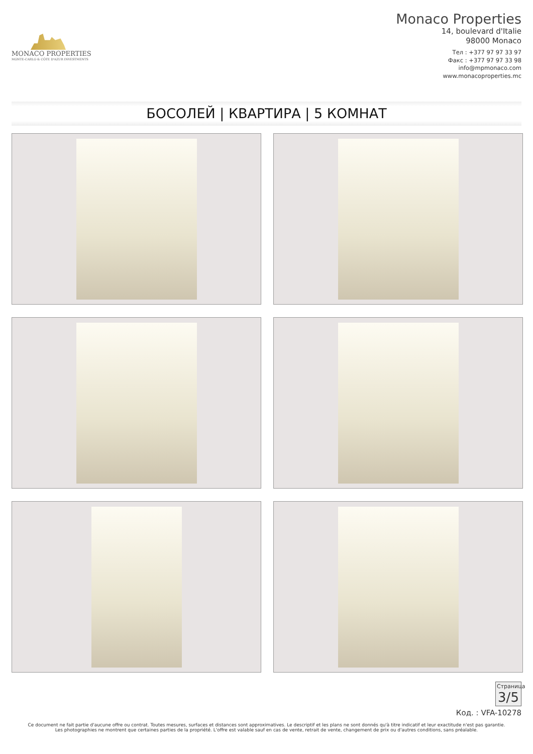MONACO PROPERTIES
MONTE-CARLO & CÔTE D'AZUR INVESTMENTS
Monaco Properties
14, boulevard d'Italie
98000 Monaco
Тел : +377 97 97 33 97
Факс : +377 97 97 33 98
info@mpmonaco.com
www.monacoproperties.mc
БОСОЛЕЙ | КВАРТИРА | 5 КОМНАТ
Страница 3/5
Код. : VFA-10278
Ce document ne fait partie d'aucune offre ou contrat. Toutes mesures, surfaces et distances sont approximatives. Le descriptif et les plans ne sont donnés qu'à titre indicatif et leur exactitude n'est pas garantie. Les photographies ne montrent que certaines parties de la propriété. L'offre est valable sauf en cas de vente, retrait de vente, changement de prix ou d'autres conditions, sans préalable.